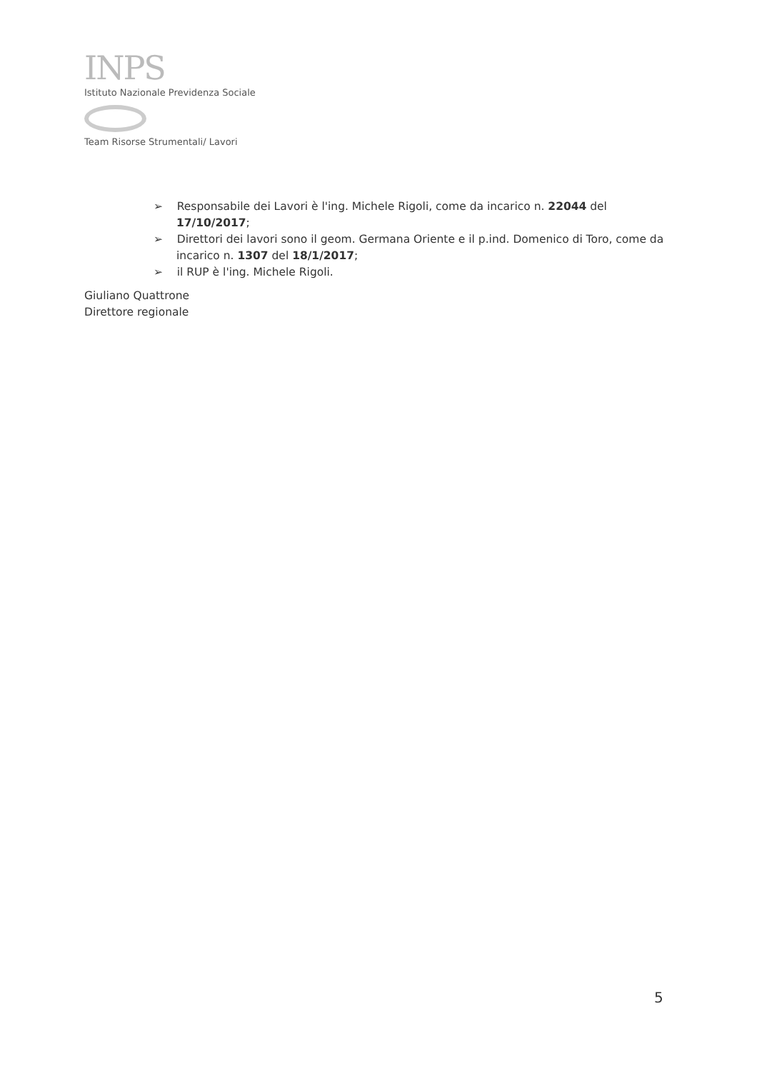INPS
Istituto Nazionale Previdenza Sociale
Team Risorse Strumentali/ Lavori
➢ Responsabile dei Lavori è l'ing. Michele Rigoli, come da incarico n. 22044 del 17/10/2017;
➢ Direttori dei lavori sono il geom. Germana Oriente e il p.ind. Domenico di Toro, come da incarico n. 1307 del 18/1/2017;
➢ il RUP è l'ing. Michele Rigoli.
Giuliano Quattrone
Direttore regionale
5